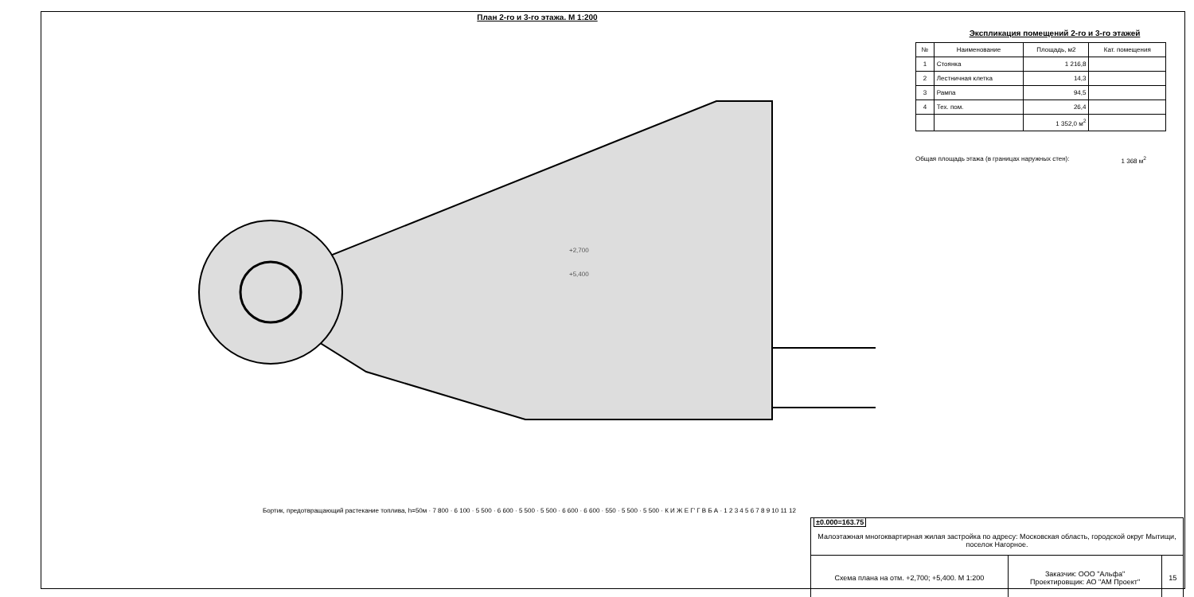План 2-го и 3-го этажа. М 1:200
+2,700
+5,400
Бортик, предотвращающий растекание топлива, h=50м · 7 800 · 6 100 · 5 500 · 6 600 · 5 500 · 5 500 · 6 600 · 6 600 · 550 · 5 500 · 5 500 · К И Ж Е Г' Г В Б А · 1 2 3 4 5 6 7 8 9 10 11 12
Экспликация помещений 2-го и 3-го этажей
| № | Наименование | Площадь, м2 | Кат. помещения |
| --- | --- | --- | --- |
| 1 | Стоянка | 1 216,8 | |
| 2 | Лестничная клетка | 14,3 | |
| 3 | Рампа | 94,5 | |
| 4 | Тех. пом. | 26,4 | |
| | | 1 352,0 м<sup>2</sup> | |
Общая площадь этажа (в границах наружных стен): 1 368 м<sup>2</sup>
| Малоэтажная многоквартирная жилая застройка по адресу: Московская область, городской округ Мытищи, поселок Нагорное. | | |
| Схема плана на отм. +2,700; +5,400. М 1:200 | Заказчик: ООО "Альфа" Проектировщик: АО "АМ Проект" | 15 |
±0.000=163.75